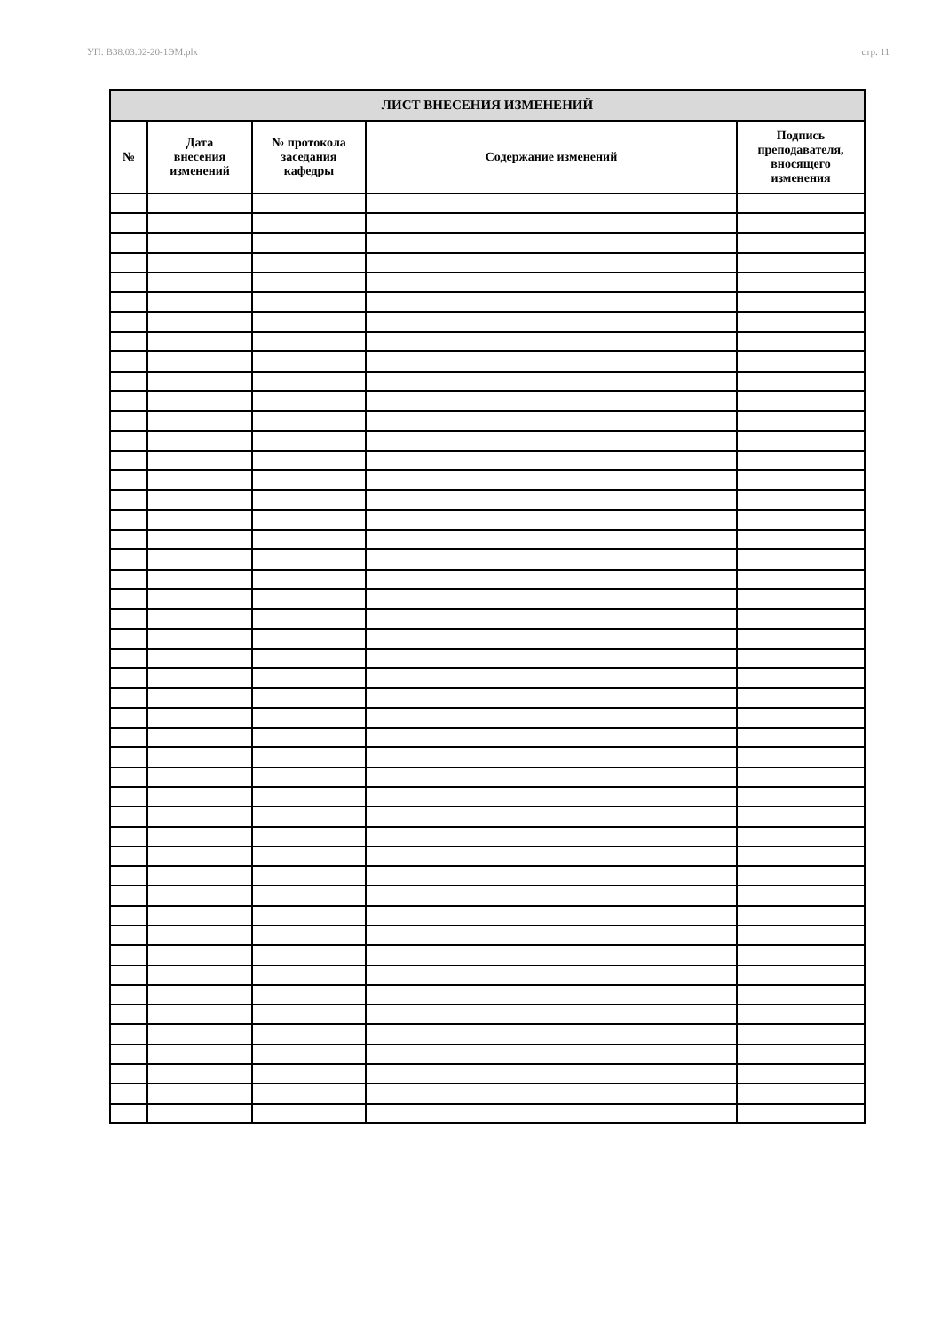УП: B38.03.02-20-1ЭМ.plx стр. 11
| ЛИСТ ВНЕСЕНИЯ ИЗМЕНЕНИЙ | | | | |
| --- | --- | --- | --- | --- |
| № | Дата внесения изменений | № протокола заседания кафедры | Содержание изменений | Подпись преподавателя, вносящего изменения |